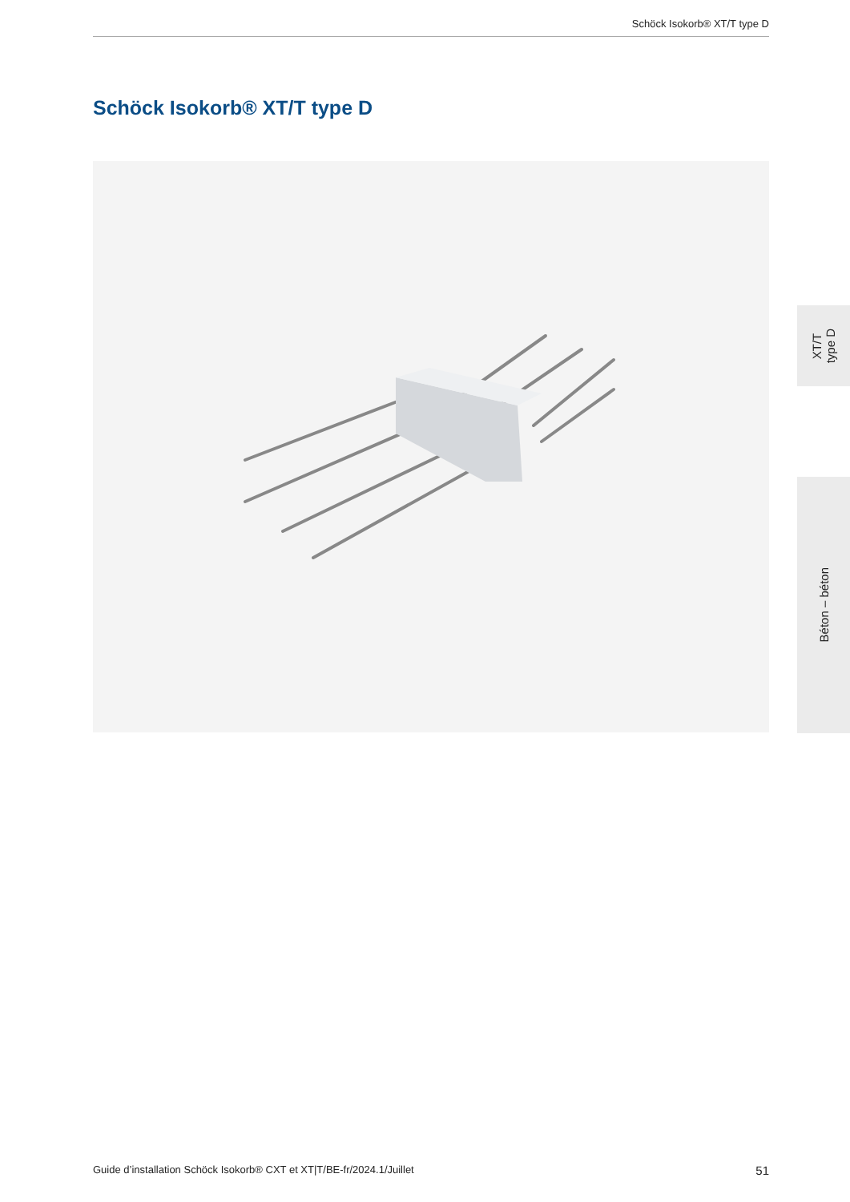Schöck Isokorb® XT/T type D
Schöck Isokorb® XT/T type D
XT/T
type D
Béton – béton
Guide d’installation Schöck Isokorb® CXT et XT|T/BE-fr/2024.1/Juillet 51